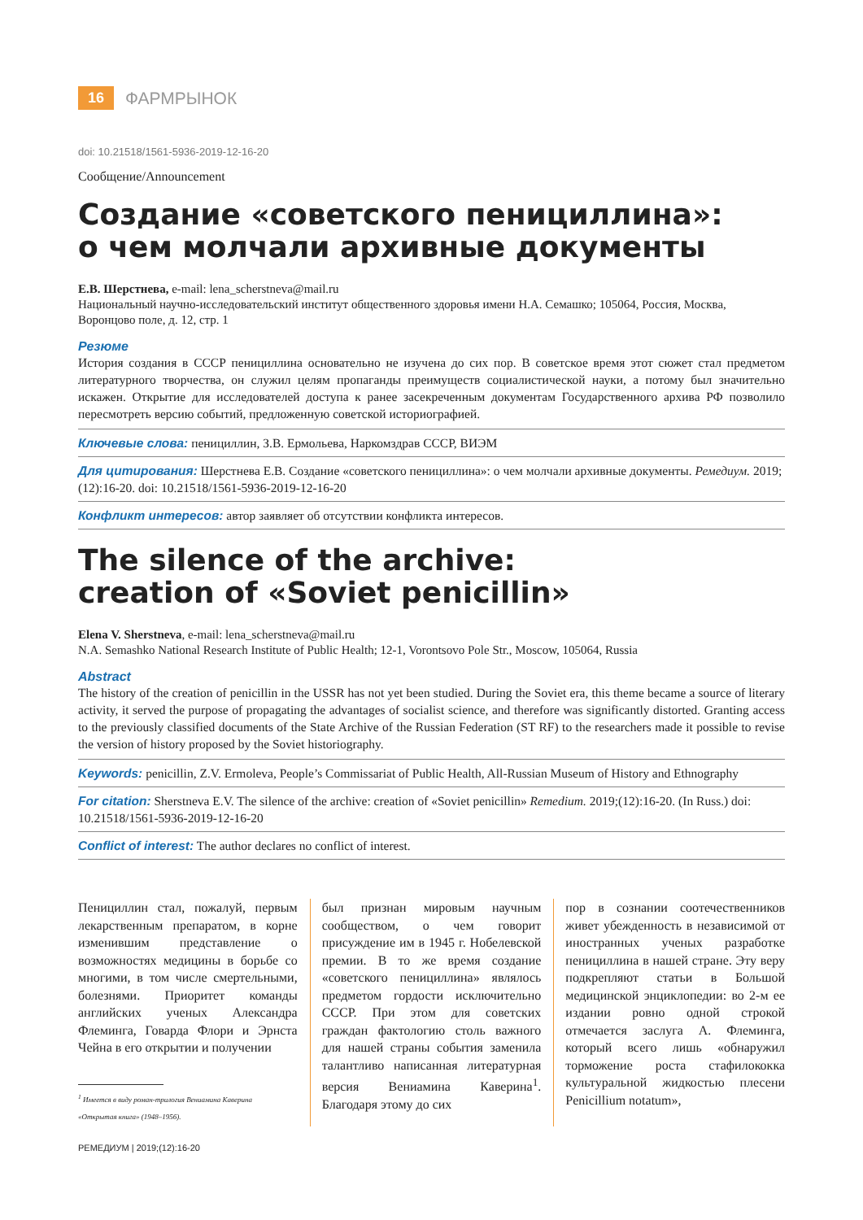16 ФАРМРЫНОК
doi: 10.21518/1561-5936-2019-12-16-20
Сообщение/Announcement
Создание «советского пенициллина»:
о чем молчали архивные документы
Е.В. Шерстнева, e-mail: lena_scherstneva@mail.ru
Национальный научно-исследовательский институт общественного здоровья имени Н.А. Семашко; 105064, Россия, Москва, Воронцово поле, д. 12, стр. 1
Резюме
История создания в СССР пенициллина основательно не изучена до сих пор. В советское время этот сюжет стал предметом литературного творчества, он служил целям пропаганды преимуществ социалистической науки, а потому был значительно искажен. Открытие для исследователей доступа к ранее засекреченным документам Государственного архива РФ позволило пересмотреть версию событий, предложенную советской историографией.
Ключевые слова: пенициллин, З.В. Ермольева, Наркомздрав СССР, ВИЭМ
Для цитирования: Шерстнева Е.В. Создание «советского пенициллина»: о чем молчали архивные документы. Ремедиум. 2019;(12):16-20. doi: 10.21518/1561-5936-2019-12-16-20
Конфликт интересов: автор заявляет об отсутствии конфликта интересов.
The silence of the archive:
creation of «Soviet penicillin»
Elena V. Sherstneva, e-mail: lena_scherstneva@mail.ru
N.A. Semashko National Research Institute of Public Health; 12-1, Vorontsovo Pole Str., Moscow, 105064, Russia
Abstract
The history of the creation of penicillin in the USSR has not yet been studied. During the Soviet era, this theme became a source of literary activity, it served the purpose of propagating the advantages of socialist science, and therefore was significantly distorted. Granting access to the previously classified documents of the State Archive of the Russian Federation (ST RF) to the researchers made it possible to revise the version of history proposed by the Soviet historiography.
Keywords: penicillin, Z.V. Ermoleva, People’s Commissariat of Public Health, All-Russian Museum of History and Ethnography
For citation: Sherstneva E.V. The silence of the archive: creation of «Soviet penicillin» Remedium. 2019;(12):16-20. (In Russ.) doi: 10.21518/1561-5936-2019-12-16-20
Conflict of interest: The author declares no conflict of interest.
Пенициллин стал, пожалуй, первым лекарственным препаратом, в корне изменившим представление о возможностях медицины в борьбе со многими, в том числе смертельными, болезнями. Приоритет команды английских ученых Александра Флеминга, Говарда Флори и Эрнста Чейна в его открытии и получении
<sup>1</sup> Имеется в виду роман-трилогия Вениамина Каверина
«Открытая книга» (1948–1956).
был признан мировым научным сообществом, о чем говорит присуждение им в 1945 г. Нобелевской премии. В то же время создание «советского пенициллина» являлось предметом гордости исключительно СССР. При этом для советских граждан фактологию столь важного для нашей страны события заменила талантливо написанная литературная версия Вениамина Каверина<sup>1</sup>. Благодаря этому до сих
пор в сознании соотечественников живет убежденность в независимой от иностранных ученых разработке пенициллина в нашей стране. Эту веру подкрепляют статьи в Большой медицинской энциклопедии: во 2-м ее издании ровно одной строкой отмечается заслуга А. Флеминга, который всего лишь «обнаружил торможение роста стафилококка культуральной жидкостью плесени Penicillium notatum»,
РЕМЕДИУМ | 2019;(12):16-20